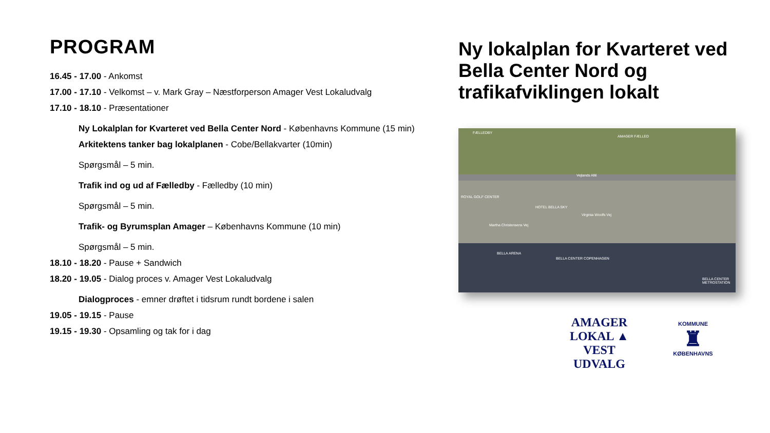PROGRAM
16.45 - 17.00 - Ankomst
17.00 - 17.10 - Velkomst – v. Mark Gray – Næstforperson Amager Vest Lokaludvalg
17.10 - 18.10 - Præsentationer
Ny Lokalplan for Kvarteret ved Bella Center Nord - Københavns Kommune (15 min)
Arkitektens tanker bag lokalplanen - Cobe/Bellakvarter (10min)
Spørgsmål – 5 min.
Trafik ind og ud af Fælledby - Fælledby (10 min)
Spørgsmål – 5 min.
Trafik- og Byrumsplan Amager – Københavns Kommune (10 min)
Spørgsmål – 5 min.
18.10 - 18.20 - Pause + Sandwich
18.20 - 19.05 - Dialog proces v. Amager Vest Lokaludvalg
Dialogproces - emner drøftet i tidsrum rundt bordene i salen
19.05 - 19.15 - Pause
19.15 - 19.30 - Opsamling og tak for i dag
Ny lokalplan for Kvarteret ved Bella Center Nord og trafikafviklingen lokalt
FÆLLEDBY
AMAGER FÆLLED
Vejlands Allé
ROYAL GOLF CENTER
HOTEL BELLA SKY
Virginia Woolfs Vej
Martha Christensens Vej
BELLA ARENA
BELLA CENTER COPENHAGEN
BELLA CENTER METROSTATION
AMAGER
LOKAL ▲ VEST
UDVALG
KOMMUNE
♜
KØBENHAVNS